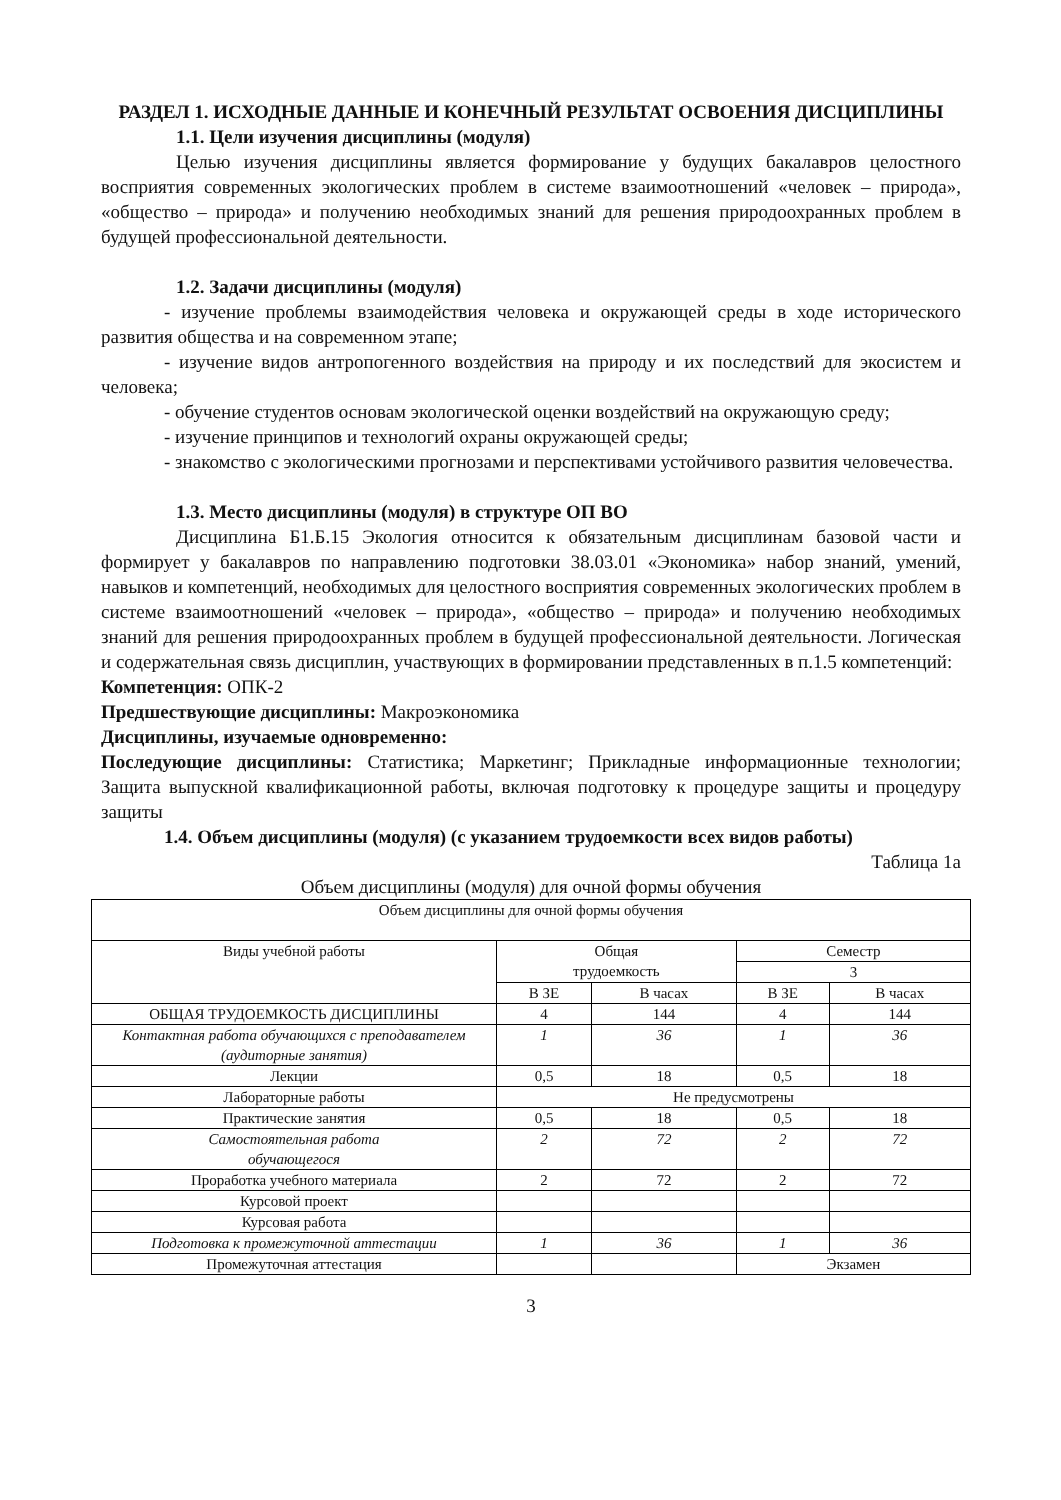РАЗДЕЛ 1. ИСХОДНЫЕ ДАННЫЕ И КОНЕЧНЫЙ РЕЗУЛЬТАТ ОСВОЕНИЯ ДИСЦИПЛИНЫ
1.1. Цели изучения дисциплины (модуля)
Целью изучения дисциплины является формирование у будущих бакалавров целостного восприятия современных экологических проблем в системе взаимоотношений «человек – природа», «общество – природа» и получению необходимых знаний для решения природоохранных проблем в будущей профессиональной деятельности.
1.2. Задачи дисциплины (модуля)
- изучение проблемы взаимодействия человека и окружающей среды в ходе исторического развития общества и на современном этапе;
- изучение видов антропогенного воздействия на природу и их последствий для экосистем и человека;
- обучение студентов основам экологической оценки воздействий на окружающую среду;
- изучение принципов и технологий охраны окружающей среды;
- знакомство с экологическими прогнозами и перспективами устойчивого развития человечества.
1.3. Место дисциплины (модуля) в структуре ОП ВО
Дисциплина Б1.Б.15 Экология относится к обязательным дисциплинам базовой части и формирует у бакалавров по направлению подготовки 38.03.01 «Экономика» набор знаний, умений, навыков и компетенций, необходимых для целостного восприятия современных экологических проблем в системе взаимоотношений «человек – природа», «общество – природа» и получению необходимых знаний для решения природоохранных проблем в будущей профессиональной деятельности. Логическая и содержательная связь дисциплин, участвующих в формировании представленных в п.1.5 компетенций:
Компетенция: ОПК-2
Предшествующие дисциплины: Макроэкономика
Дисциплины, изучаемые одновременно:
Последующие дисциплины: Статистика; Маркетинг; Прикладные информационные технологии; Защита выпускной квалификационной работы, включая подготовку к процедуре защиты и процедуру защиты
1.4. Объем дисциплины (модуля) (с указанием трудоемкости всех видов работы)
Таблица 1а
Объем дисциплины (модуля) для очной формы обучения
| Объем дисциплины для очной формы обучения | | | | |
| --- | --- | --- | --- | --- |
| Виды учебной работы | Общая трудоемкость | | Семестр | |
| | | | 3 | |
| | В ЗЕ | В часах | В ЗЕ | В часах |
| ОБЩАЯ ТРУДОЕМКОСТЬ ДИСЦИПЛИНЫ | 4 | 144 | 4 | 144 |
| Контактная работа обучающихся с преподавателем (аудиторные занятия) | 1 | 36 | 1 | 36 |
| Лекции | 0,5 | 18 | 0,5 | 18 |
| Лабораторные работы | Не предусмотрены | | | |
| Практические занятия | 0,5 | 18 | 0,5 | 18 |
| Самостоятельная работа обучающегося | 2 | 72 | 2 | 72 |
| Проработка учебного материала | 2 | 72 | 2 | 72 |
| Курсовой проект | | | | |
| Курсовая работа | | | | |
| Подготовка к промежуточной аттестации | 1 | 36 | 1 | 36 |
| Промежуточная аттестация | | | Экзамен | |
3